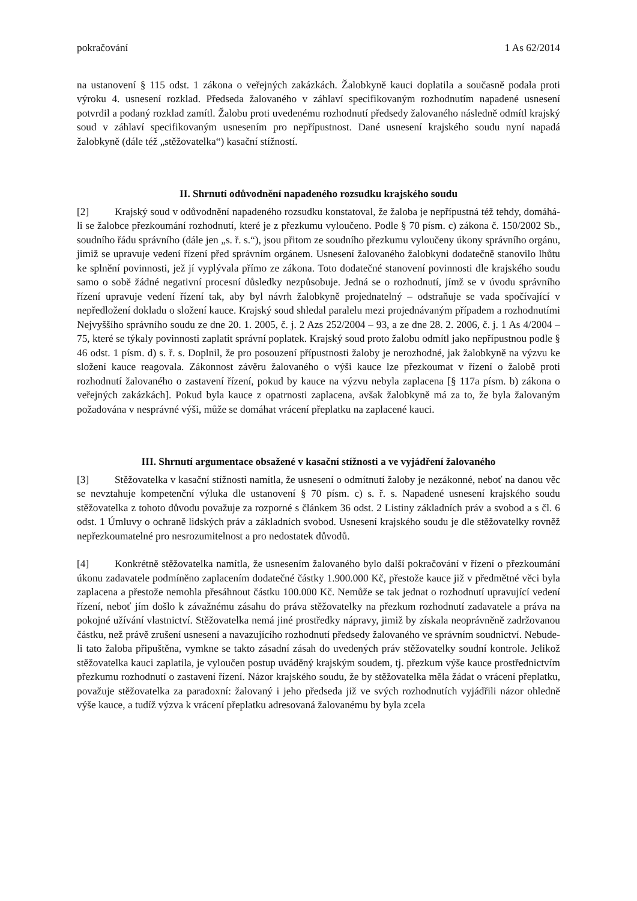pokračování 1 As 62/2014
na ustanovení § 115 odst. 1 zákona o veřejných zakázkách. Žalobkyně kauci doplatila a současně podala proti výroku 4. usnesení rozklad. Předseda žalovaného v záhlaví specifikovaným rozhodnutím napadené usnesení potvrdil a podaný rozklad zamítl. Žalobu proti uvedenému rozhodnutí předsedy žalovaného následně odmítl krajský soud v záhlaví specifikovaným usnesením pro nepřípustnost. Dané usnesení krajského soudu nyní napadá žalobkyně (dále též „stěžovatelka“) kasační stížností.
II. Shrnutí odůvodnění napadeného rozsudku krajského soudu
[2] Krajský soud v odůvodnění napadeného rozsudku konstatoval, že žaloba je nepřípustná též tehdy, domáhá-li se žalobce přezkoumání rozhodnutí, které je z přezkumu vyloučeno. Podle § 70 písm. c) zákona č. 150/2002 Sb., soudního řádu správního (dále jen „s. ř. s.“), jsou přitom ze soudního přezkumu vyloučeny úkony správního orgánu, jimiž se upravuje vedení řízení před správním orgánem. Usnesení žalovaného žalobkyni dodatečně stanovilo lhůtu ke splnění povinnosti, jež jí vyplývala přímo ze zákona. Toto dodatečné stanovení povinnosti dle krajského soudu samo o sobě žádné negativní procesní důsledky nezpůsobuje. Jedná se o rozhodnutí, jímž se v úvodu správního řízení upravuje vedení řízení tak, aby byl návrh žalobkyně projednatelný – odstraňuje se vada spočívající v nepředložení dokladu o složení kauce. Krajský soud shledal paralelu mezi projednávaným případem a rozhodnutími Nejvyššího správního soudu ze dne 20. 1. 2005, č. j. 2 Azs 252/2004 – 93, a ze dne 28. 2. 2006, č. j. 1 As 4/2004 – 75, které se týkaly povinnosti zaplatit správní poplatek. Krajský soud proto žalobu odmítl jako nepřípustnou podle § 46 odst. 1 písm. d) s. ř. s. Doplnil, že pro posouzení přípustnosti žaloby je nerozhodné, jak žalobkyně na výzvu ke složení kauce reagovala. Zákonnost závěru žalovaného o výši kauce lze přezkoumat v řízení o žalobě proti rozhodnutí žalovaného o zastavení řízení, pokud by kauce na výzvu nebyla zaplacena [§ 117a písm. b) zákona o veřejných zakázkách]. Pokud byla kauce z opatrnosti zaplacena, avšak žalobkyně má za to, že byla žalovaným požadována v nesprávné výši, může se domáhat vrácení přeplatku na zaplacené kauci.
III. Shrnutí argumentace obsažené v kasační stížnosti a ve vyjádření žalovaného
[3] Stěžovatelka v kasační stížnosti namítla, že usnesení o odmítnutí žaloby je nezákonné, neboť na danou věc se nevztahuje kompetenční výluka dle ustanovení § 70 písm. c) s. ř. s. Napadené usnesení krajského soudu stěžovatelka z tohoto důvodu považuje za rozporné s článkem 36 odst. 2 Listiny základních práv a svobod a s čl. 6 odst. 1 Úmluvy o ochraně lidských práv a základních svobod. Usnesení krajského soudu je dle stěžovatelky rovněž nepřezkoumatelné pro nesrozumitelnost a pro nedostatek důvodů.
[4] Konkrétně stěžovatelka namítla, že usnesením žalovaného bylo další pokračování v řízení o přezkoumání úkonu zadavatele podmíněno zaplacením dodatečné částky 1.900.000 Kč, přestože kauce již v předmětné věci byla zaplacena a přestože nemohla přesáhnout částku 100.000 Kč. Nemůže se tak jednat o rozhodnutí upravující vedení řízení, neboť jím došlo k závažnému zásahu do práva stěžovatelky na přezkum rozhodnutí zadavatele a práva na pokojné užívání vlastnictví. Stěžovatelka nemá jiné prostředky nápravy, jimiž by získala neoprávněně zadržovanou částku, než právě zrušení usnesení a navazujícího rozhodnutí předsedy žalovaného ve správním soudnictví. Nebude-li tato žaloba připuštěna, vymkne se takto zásadní zásah do uvedených práv stěžovatelky soudní kontrole. Jelikož stěžovatelka kauci zaplatila, je vyloučen postup uváděný krajským soudem, tj. přezkum výše kauce prostřednictvím přezkumu rozhodnutí o zastavení řízení. Názor krajského soudu, že by stěžovatelka měla žádat o vrácení přeplatku, považuje stěžovatelka za paradoxní: žalovaný i jeho předseda již ve svých rozhodnutích vyjádřili názor ohledně výše kauce, a tudíž výzva k vrácení přeplatku adresovaná žalovanému by byla zcela